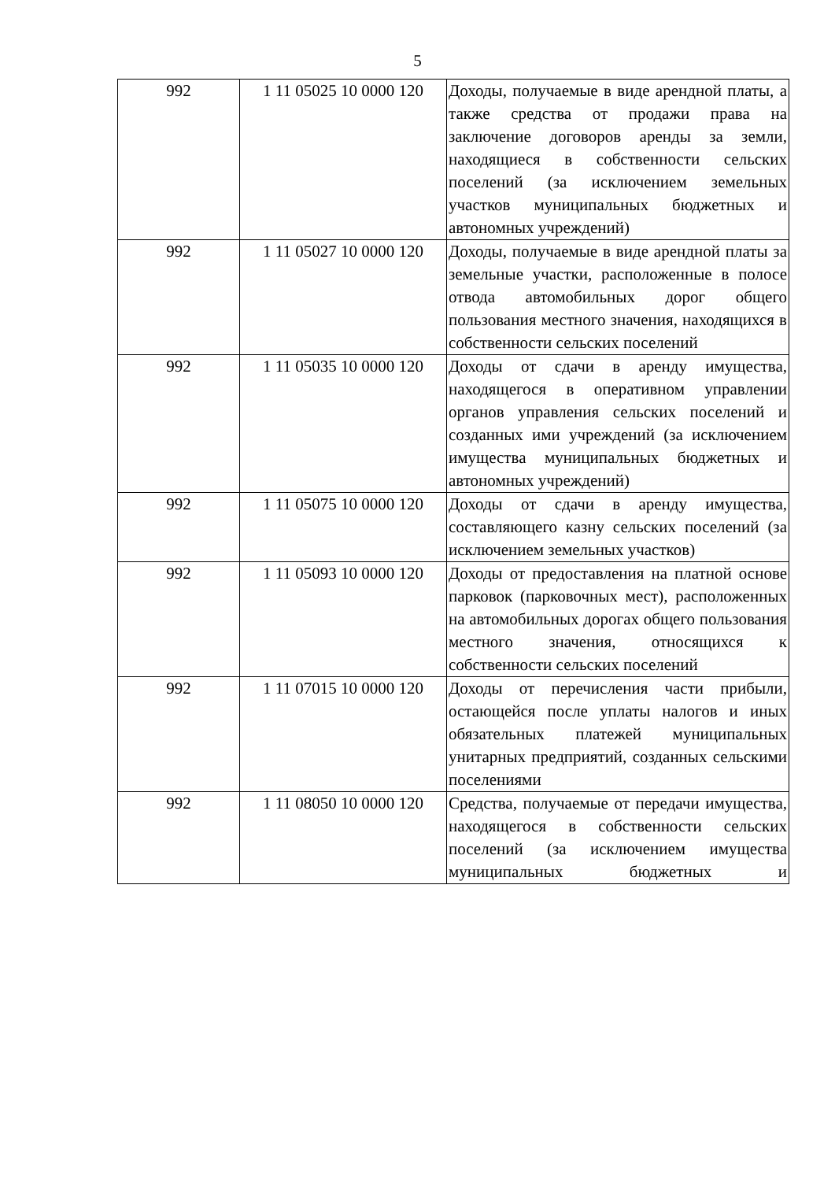5
| 992 | 1 11 05025 10 0000 120 | Доходы, получаемые в виде арендной платы, а также средства от продажи права на заключение договоров аренды за земли, находящиеся в собственности сельских поселений (за исключением земельных участков муниципальных бюджетных и автономных учреждений) |
| 992 | 1 11 05027 10 0000 120 | Доходы, получаемые в виде арендной платы за земельные участки, расположенные в полосе отвода автомобильных дорог общего пользования местного значения, находящихся в собственности сельских поселений |
| 992 | 1 11 05035 10 0000 120 | Доходы от сдачи в аренду имущества, находящегося в оперативном управлении органов управления сельских поселений и созданных ими учреждений (за исключением имущества муниципальных бюджетных и автономных учреждений) |
| 992 | 1 11 05075 10 0000 120 | Доходы от сдачи в аренду имущества, составляющего казну сельских поселений (за исключением земельных участков) |
| 992 | 1 11 05093 10 0000 120 | Доходы от предоставления на платной основе парковок (парковочных мест), расположенных на автомобильных дорогах общего пользования местного значения, относящихся к собственности сельских поселений |
| 992 | 1 11 07015 10 0000 120 | Доходы от перечисления части прибыли, остающейся после уплаты налогов и иных обязательных платежей муниципальных унитарных предприятий, созданных сельскими поселениями |
| 992 | 1 11 08050 10 0000 120 | Средства, получаемые от передачи имущества, находящегося в собственности сельских поселений (за исключением имущества муниципальных бюджетных и |